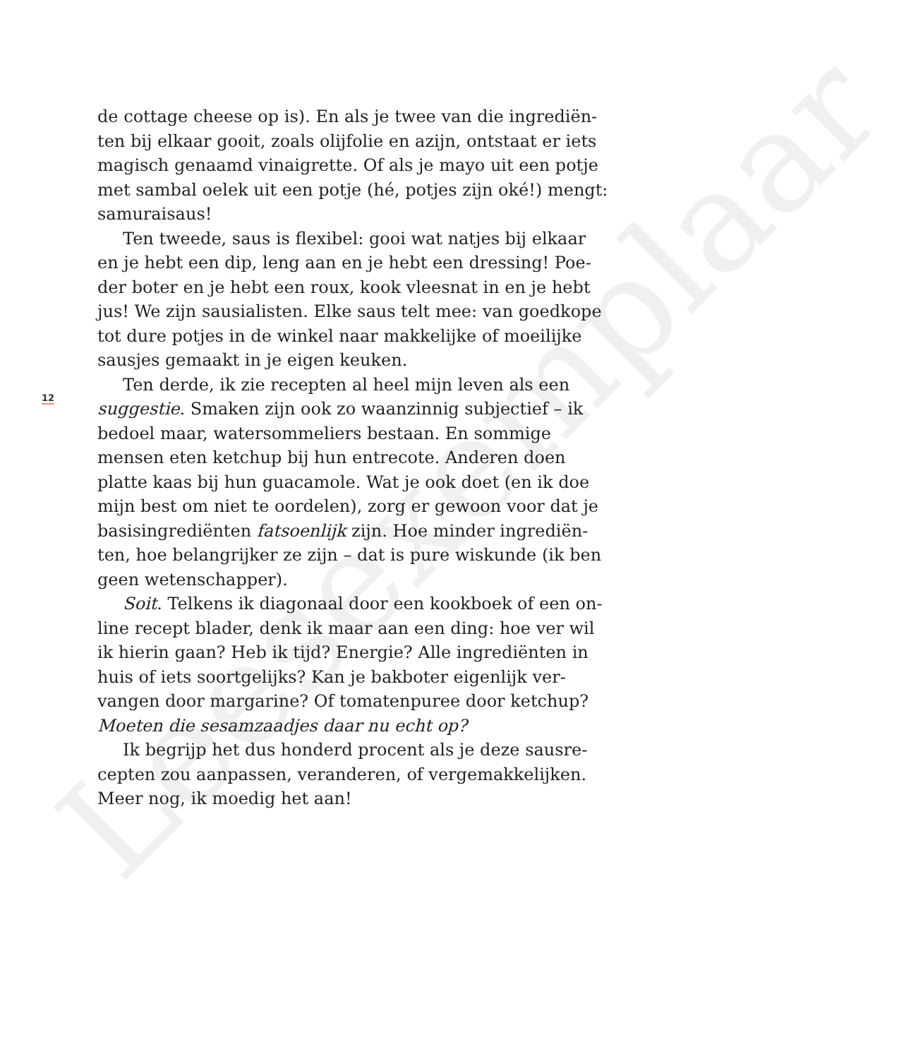Leesexemplaar
de cottage cheese op is). En als je twee van die ingrediën-
ten bij elkaar gooit, zoals olijfolie en azijn, ontstaat er iets
magisch genaamd vinaigrette. Of als je mayo uit een potje
met sambal oelek uit een potje (hé, potjes zijn oké!) mengt:
samuraisaus!
Ten tweede, saus is flexibel: gooi wat natjes bij elkaar
en je hebt een dip, leng aan en je hebt een dressing! Poe-
der boter en je hebt een roux, kook vleesnat in en je hebt
jus! We zijn sausialisten. Elke saus telt mee: van goedkope
tot dure potjes in de winkel naar makkelijke of moeilijke
sausjes gemaakt in je eigen keuken.
Ten derde, ik zie recepten al heel mijn leven als een
suggestie. Smaken zijn ook zo waanzinnig subjectief – ik
bedoel maar, watersommeliers bestaan. En sommige
mensen eten ketchup bij hun entrecote. Anderen doen
platte kaas bij hun guacamole. Wat je ook doet (en ik doe
mijn best om niet te oordelen), zorg er gewoon voor dat je
basisingrediënten fatsoenlijk zijn. Hoe minder ingrediën-
ten, hoe belangrijker ze zijn – dat is pure wiskunde (ik ben
geen wetenschapper).
Soit. Telkens ik diagonaal door een kookboek of een on-
line recept blader, denk ik maar aan een ding: hoe ver wil
ik hierin gaan? Heb ik tijd? Energie? Alle ingrediënten in
huis of iets soortgelijks? Kan je bakboter eigenlijk ver-
vangen door margarine? Of tomatenpuree door ketchup?
Moeten die sesamzaadjes daar nu echt op?
Ik begrijp het dus honderd procent als je deze sausre-
cepten zou aanpassen, veranderen, of vergemakkelijken.
Meer nog, ik moedig het aan!
12